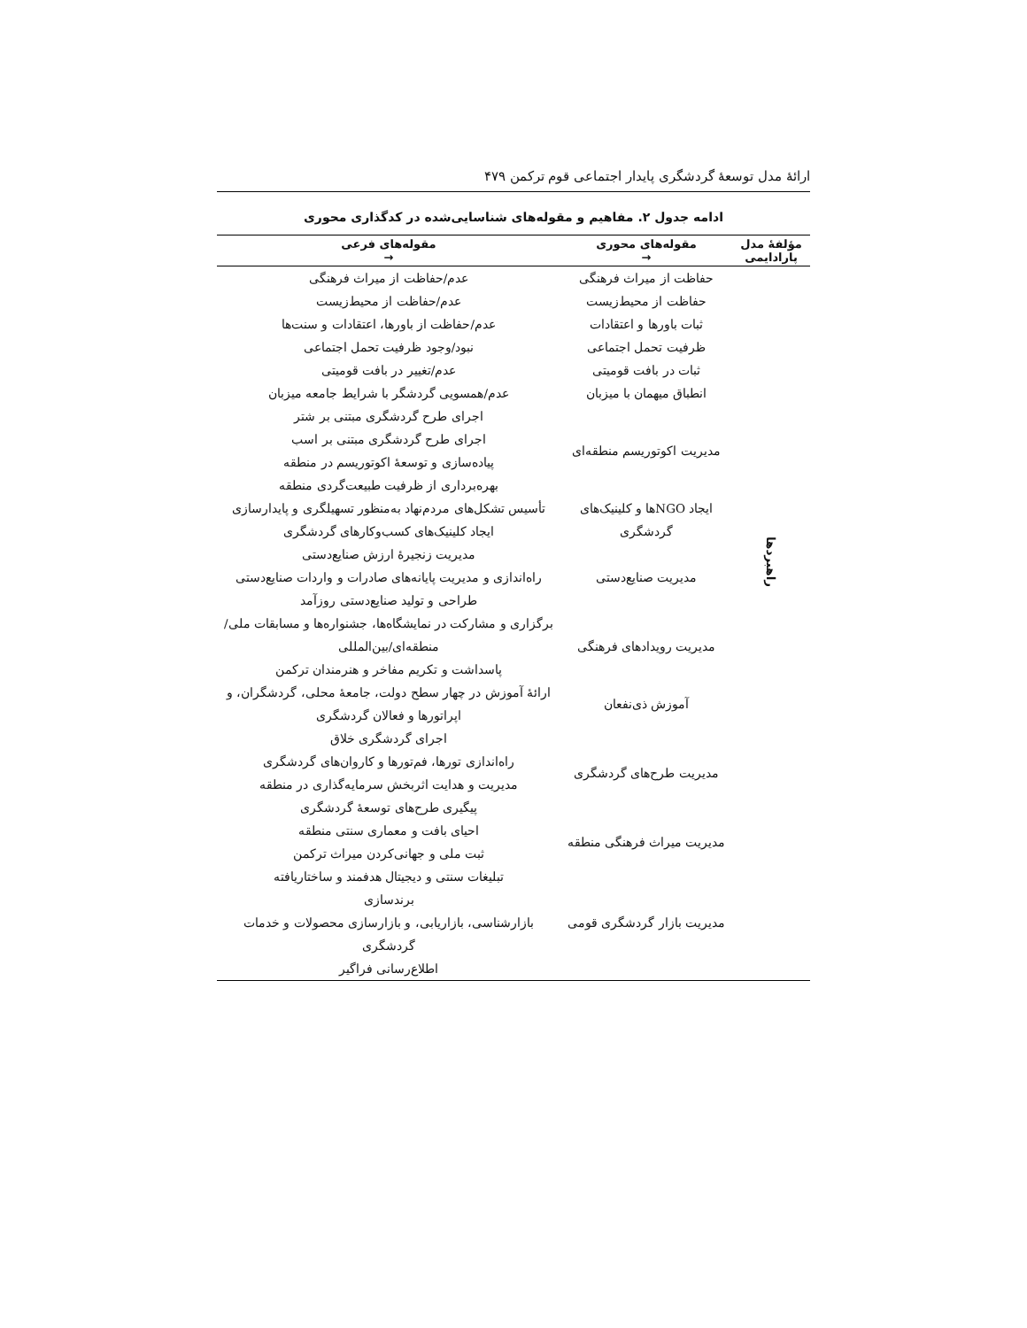ارائۀ مدل توسعۀ گردشگری پایدار اجتماعی قوم ترکمن ۴۷۹
ادامه جدول ۲. مفاهیم و مقوله‌های شناسایی‌شده در کدگذاری محوری
| مؤلفۀ مدل پارادایمی | مقوله‌های محوری → | مقوله‌های فرعی → |
| --- | --- | --- |
| راهبردها | حفاظت از میراث فرهنگی | عدم/حفاظت از میراث فرهنگی |
| | حفاظت از محیط‌زیست | عدم/حفاظت از محیط‌زیست |
| | ثبات باورها و اعتقادات | عدم/حفاظت از باورها، اعتقادات و سنت‌ها |
| | ظرفیت تحمل اجتماعی | نبود/وجود ظرفیت تحمل اجتماعی |
| | ثبات در بافت قومیتی | عدم/تغییر در بافت قومیتی |
| | انطباق میهمان با میزبان | عدم/همسویی گردشگر با شرایط جامعه میزبان |
| | مدیریت اکوتوریسم منطقه‌ای | اجرای طرح گردشگری مبتنی بر شتر اجرای طرح گردشگری مبتنی بر اسب پیاده‌سازی و توسعۀ اکوتوریسم در منطقه بهره‌برداری از ظرفیت طبیعت‌گردی منطقه |
| | ایجاد NGOها و کلینیک‌های گردشگری | تأسیس تشکل‌های مردم‌نهاد به‌منظور تسهیلگری و پایدارسازی ایجاد کلینیک‌های کسب‌وکارهای گردشگری |
| | مدیریت صنایع‌دستی | مدیریت زنجیرۀ ارزش صنایع‌دستی راه‌اندازی و مدیریت پایانه‌های صادرات و واردات صنایع‌دستی طراحی و تولید صنایع‌دستی روزآمد |
| | مدیریت رویدادهای فرهنگی | برگزاری و مشارکت در نمایشگاه‌ها، جشنواره‌ها و مسابقات ملی/منطقه‌ای/بین‌المللی پاسداشت و تکریم مفاخر و هنرمندان ترکمن |
| | آموزش ذی‌نفعان | ارائۀ آموزش در چهار سطح دولت، جامعۀ محلی، گردشگران، و اپراتورها و فعالان گردشگری |
| | مدیریت طرح‌های گردشگری | اجرای گردشگری خلاق راه‌اندازی تورها، فم‌تورها و کاروان‌های گردشگری مدیریت و هدایت اثربخش سرمایه‌گذاری در منطقه پیگیری طرح‌های توسعۀ گردشگری |
| | مدیریت میراث فرهنگی منطقه | احیای بافت و معماری سنتی منطقه ثبت ملی و جهانی‌کردن میراث ترکمن |
| | مدیریت بازار گردشگری قومی | تبلیغات سنتی و دیجیتال هدفمند و ساختاریافته برندسازی بازارشناسی، بازاریابی، و بازارسازی محصولات و خدمات گردشگری اطلاع‌رسانی فراگیر |